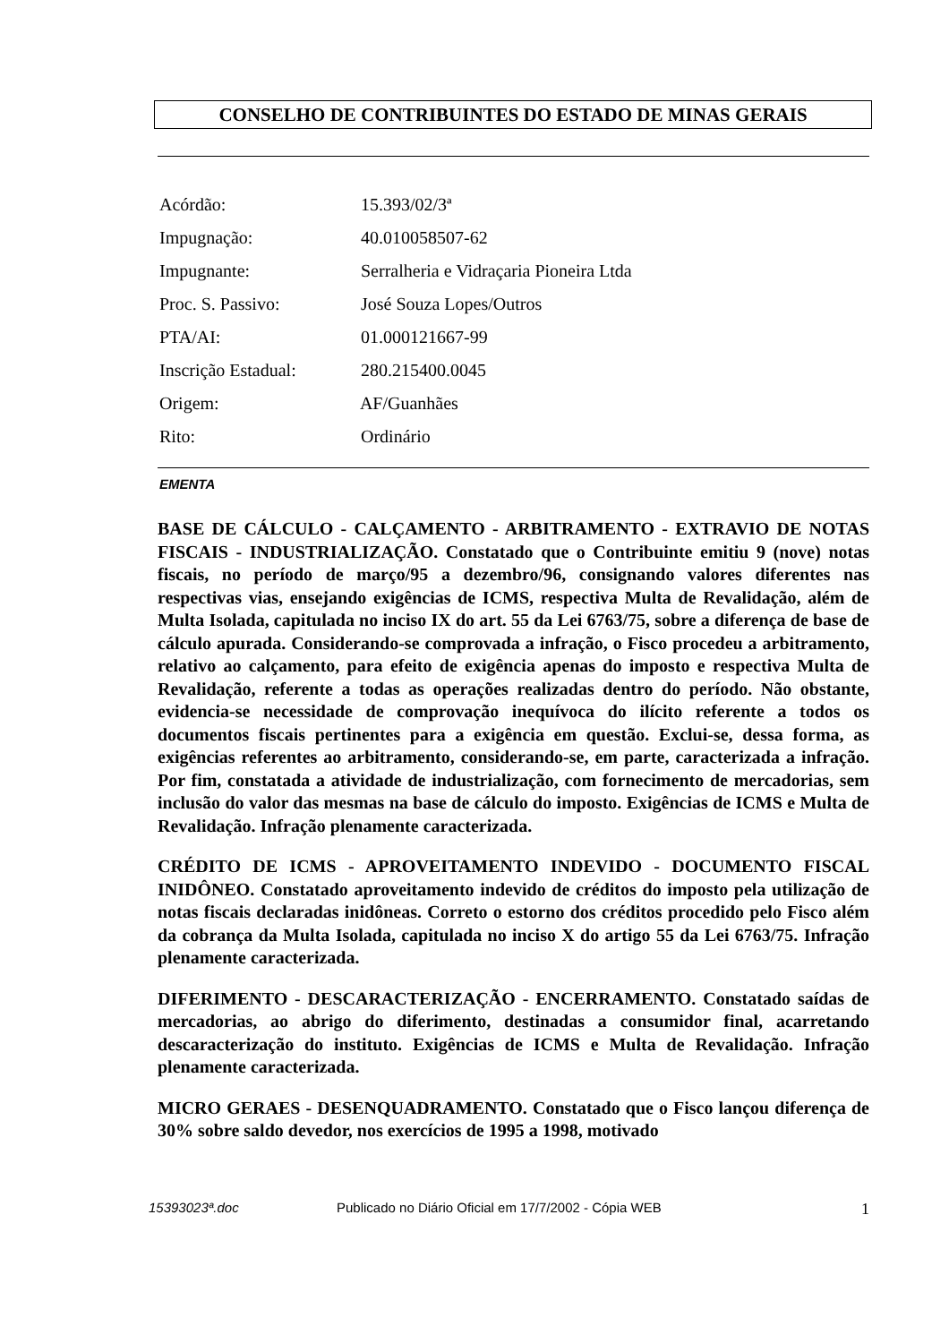CONSELHO DE CONTRIBUINTES DO ESTADO DE MINAS GERAIS
Acórdão: 15.393/02/3ª
Impugnação: 40.010058507-62
Impugnante: Serralheria e Vidraçaria Pioneira Ltda
Proc. S. Passivo: José Souza Lopes/Outros
PTA/AI: 01.000121667-99
Inscrição Estadual: 280.215400.0045
Origem: AF/Guanhães
Rito: Ordinário
EMENTA
BASE DE CÁLCULO - CALÇAMENTO - ARBITRAMENTO - EXTRAVIO DE NOTAS FISCAIS - INDUSTRIALIZAÇÃO. Constatado que o Contribuinte emitiu 9 (nove) notas fiscais, no período de março/95 a dezembro/96, consignando valores diferentes nas respectivas vias, ensejando exigências de ICMS, respectiva Multa de Revalidação, além de Multa Isolada, capitulada no inciso IX do art. 55 da Lei 6763/75, sobre a diferença de base de cálculo apurada. Considerando-se comprovada a infração, o Fisco procedeu a arbitramento, relativo ao calçamento, para efeito de exigência apenas do imposto e respectiva Multa de Revalidação, referente a todas as operações realizadas dentro do período. Não obstante, evidencia-se necessidade de comprovação inequívoca do ilícito referente a todos os documentos fiscais pertinentes para a exigência em questão. Exclui-se, dessa forma, as exigências referentes ao arbitramento, considerando-se, em parte, caracterizada a infração. Por fim, constatada a atividade de industrialização, com fornecimento de mercadorias, sem inclusão do valor das mesmas na base de cálculo do imposto. Exigências de ICMS e Multa de Revalidação. Infração plenamente caracterizada.
CRÉDITO DE ICMS - APROVEITAMENTO INDEVIDO - DOCUMENTO FISCAL INIDÔNEO. Constatado aproveitamento indevido de créditos do imposto pela utilização de notas fiscais declaradas inidôneas. Correto o estorno dos créditos procedido pelo Fisco além da cobrança da Multa Isolada, capitulada no inciso X do artigo 55 da Lei 6763/75. Infração plenamente caracterizada.
DIFERIMENTO - DESCARACTERIZAÇÃO - ENCERRAMENTO. Constatado saídas de mercadorias, ao abrigo do diferimento, destinadas a consumidor final, acarretando descaracterização do instituto. Exigências de ICMS e Multa de Revalidação. Infração plenamente caracterizada.
MICRO GERAES - DESENQUADRAMENTO. Constatado que o Fisco lançou diferença de 30% sobre saldo devedor, nos exercícios de 1995 a 1998, motivado
15393023ª.doc Publicado no Diário Oficial em 17/7/2002 - Cópia WEB 1